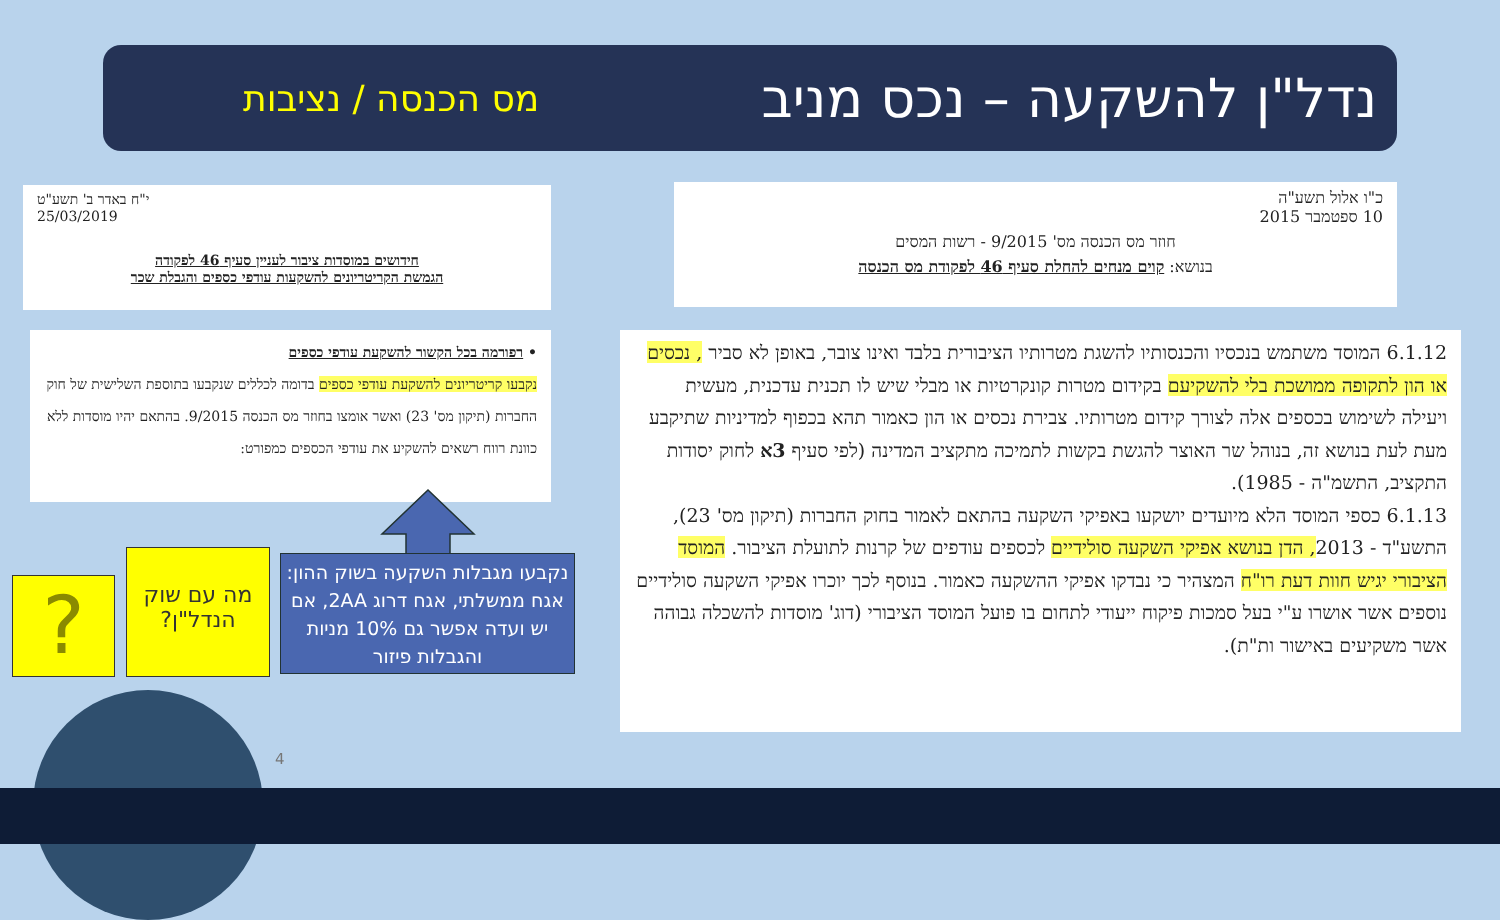נדל"ן להשקעה – נכס מניב
מס הכנסה / נציבות
כ"ו אלול תשע"ה
10 ספטמבר 2015
חוזר מס הכנסה מס' 9/2015 - רשות המסים
בנושא: קוים מנחים להחלת סעיף 46 לפקודת מס הכנסה
י"ח באדר ב' תשע"ט
25/03/2019
חידושים במוסדות ציבור לעניין סעיף 46 לפקודה
הגמשת הקריטריונים להשקעות עודפי כספים והגבלת שכר
• רפורמה בכל הקשור להשקעת עודפי כספים
נקבעו קריטריונים להשקעת עודפי כספים בדומה לכללים שנקבעו בתוספת השלישית של חוק החברות (תיקון מס' 23) ואשר אומצו בחוזר מס הכנסה 9/2015. בהתאם יהיו מוסדות ללא כוונת רווח רשאים להשקיע את עודפי הכספים כמפורט:
6.1.12 המוסד משתמש בנכסיו והכנסותיו להשגת מטרותיו הציבורית בלבד ואינו צובר, באופן לא סביר , נכסים או הון לתקופה ממושכת בלי להשקיעם בקידום מטרות קונקרטיות או מבלי שיש לו תכנית עדכנית, מעשית ויעילה לשימוש בכספים אלה לצורך קידום מטרותיו. צבירת נכסים או הון כאמור תהא בכפוף למדיניות שתיקבע מעת לעת בנושא זה, בנוהל שר האוצר להגשת בקשות לתמיכה מתקציב המדינה (לפי סעיף 3א לחוק יסודות התקציב, התשמ"ה - 1985).
6.1.13 כספי המוסד הלא מיועדים יושקעו באפיקי השקעה בהתאם לאמור בחוק החברות (תיקון מס' 23), התשע"ד - 2013, הדן בנושא אפיקי השקעה סולידיים לכספים עודפים של קרנות לתועלת הציבור. המוסד הציבורי יגיש חוות דעת רו"ח המצהיר כי נבדקו אפיקי ההשקעה כאמור. בנוסף לכך יוכרו אפיקי השקעה סולידיים נוספים אשר אושרו ע"י בעל סמכות פיקוח ייעודי לתחום בו פועל המוסד הציבורי (דוג' מוסדות להשכלה גבוהה אשר משקיעים באישור ות"ת).
נקבעו מגבלות השקעה בשוק ההון: אגח ממשלתי, אגח דרוג 2AA, אם יש ועדה אפשר גם 10% מניות והגבלות פיזור
מה עם שוק הנדל"ן?
?
4